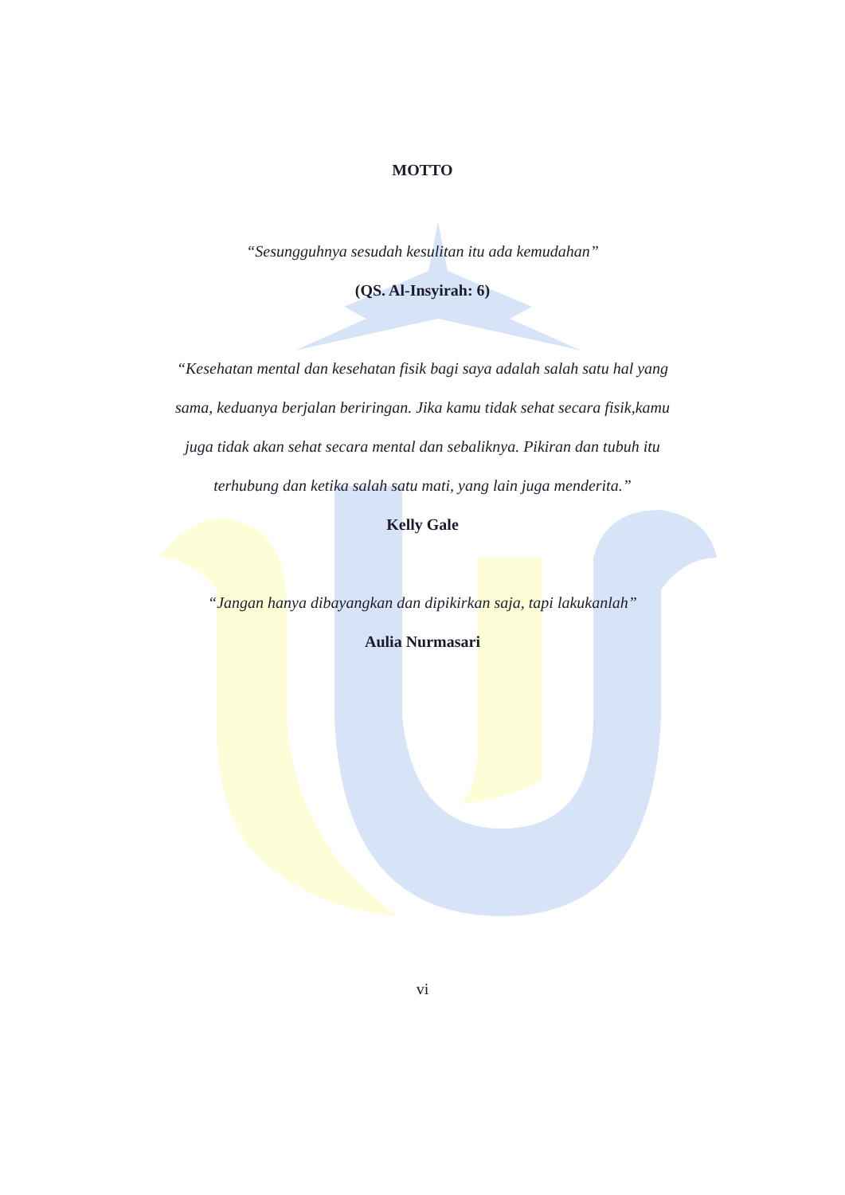MOTTO
“Sesungguhnya sesudah kesulitan itu ada kemudahan”
(QS. Al-Insyirah: 6)
“Kesehatan mental dan kesehatan fisik bagi saya adalah salah satu hal yang sama, keduanya berjalan beriringan. Jika kamu tidak sehat secara fisik,kamu juga tidak akan sehat secara mental dan sebaliknya. Pikiran dan tubuh itu terhubung dan ketika salah satu mati, yang lain juga menderita.”
Kelly Gale
“Jangan hanya dibayangkan dan dipikirkan saja, tapi lakukanlah”
Aulia Nurmasari
vi